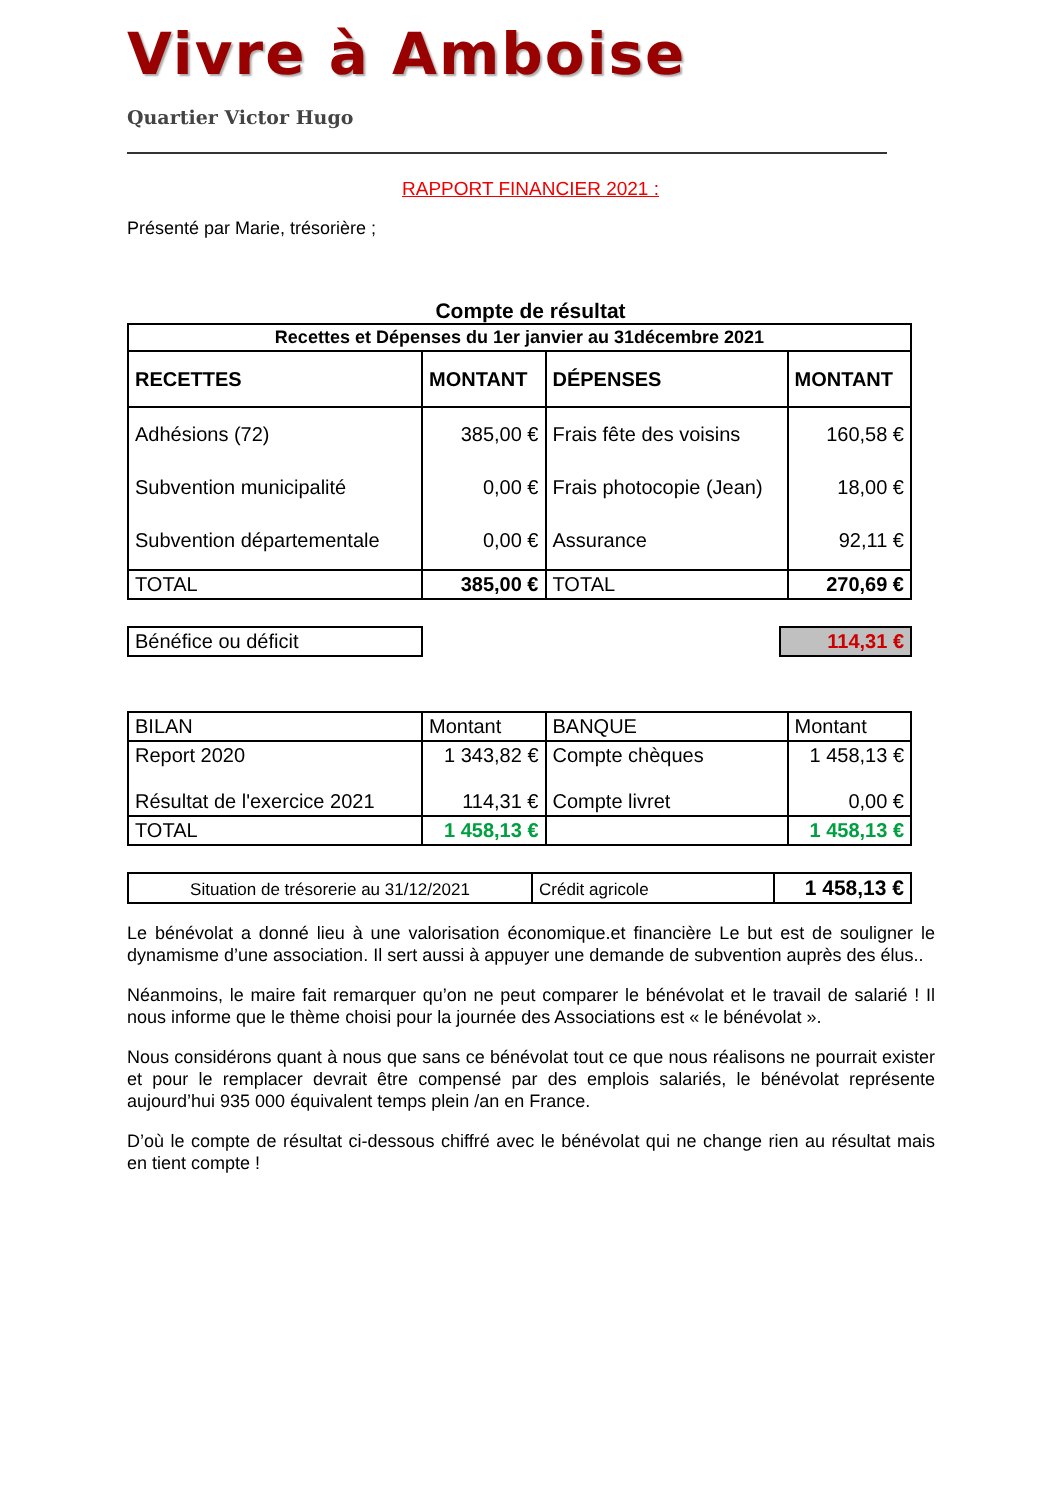Vivre à Amboise
Quartier Victor Hugo
RAPPORT FINANCIER 2021 :
Présenté par Marie, trésorière ;
Compte de résultat
| Recettes et Dépenses du 1er janvier au 31décembre 2021 | | | |
| --- | --- | --- | --- |
| RECETTES | MONTANT | DÉPENSES | MONTANT |
| Adhésions (72) Subvention municipalité Subvention départementale | 385,00 € 0,00 € 0,00 € | Frais fête des voisins Frais photocopie (Jean) Assurance | 160,58 € 18,00 € 92,11 € |
| TOTAL | 385,00 € | TOTAL | 270,69 € |
| Bénéfice ou déficit | | 114,31 € |
| BILAN | Montant | BANQUE | Montant |
| Report 2020 Résultat de l'exercice 2021 | 1 343,82 € 114,31 € | Compte chèques Compte livret | 1 458,13 € 0,00 € |
| TOTAL | 1 458,13 € | | 1 458,13 € |
| Situation de trésorerie au 31/12/2021 | Crédit agricole | 1 458,13 € |
Le bénévolat a donné lieu à une valorisation économique.et financière Le but est de souligner le dynamisme d’une association. Il sert aussi à appuyer une demande de subvention auprès des élus..
Néanmoins, le maire fait remarquer qu’on ne peut comparer le bénévolat et le travail de salarié ! Il nous informe que le thème choisi pour la journée des Associations est « le bénévolat ».
Nous considérons quant à nous que sans ce bénévolat tout ce que nous réalisons ne pourrait exister et pour le remplacer devrait être compensé par des emplois salariés, le bénévolat représente aujourd’hui 935 000 équivalent temps plein /an en France.
D’où le compte de résultat ci-dessous chiffré avec le bénévolat qui ne change rien au résultat mais en tient compte !